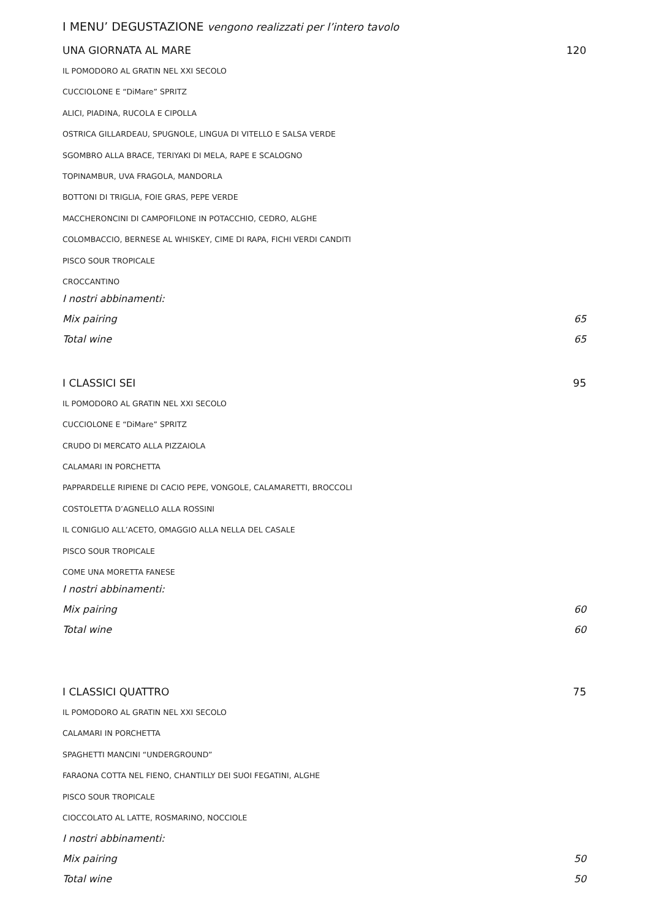I MENU’ DEGUSTAZIONE vengono realizzati per l’intero tavolo
UNA GIORNATA AL MARE 120
IL POMODORO AL GRATIN NEL XXI SECOLO
CUCCIOLONE E “DiMare” SPRITZ
ALICI, PIADINA, RUCOLA E CIPOLLA
OSTRICA GILLARDEAU, SPUGNOLE, LINGUA DI VITELLO E SALSA VERDE
SGOMBRO ALLA BRACE, TERIYAKI DI MELA, RAPE E SCALOGNO
TOPINAMBUR, UVA FRAGOLA, MANDORLA
BOTTONI DI TRIGLIA, FOIE GRAS, PEPE VERDE
MACCHERONCINI DI CAMPOFILONE IN POTACCHIO, CEDRO, ALGHE
COLOMBACCIO, BERNESE AL WHISKEY, CIME DI RAPA, FICHI VERDI CANDITI
PISCO SOUR TROPICALE
CROCCANTINO
I nostri abbinamenti:
Mix pairing 65
Total wine 65
I CLASSICI SEI 95
IL POMODORO AL GRATIN NEL XXI SECOLO
CUCCIOLONE E “DiMare” SPRITZ
CRUDO DI MERCATO ALLA PIZZAIOLA
CALAMARI IN PORCHETTA
PAPPARDELLE RIPIENE DI CACIO PEPE, VONGOLE, CALAMARETTI, BROCCOLI
COSTOLETTA D’AGNELLO ALLA ROSSINI
IL CONIGLIO ALL’ACETO, OMAGGIO ALLA NELLA DEL CASALE
PISCO SOUR TROPICALE
COME UNA MORETTA FANESE
I nostri abbinamenti:
Mix pairing 60
Total wine 60
I CLASSICI QUATTRO 75
IL POMODORO AL GRATIN NEL XXI SECOLO
CALAMARI IN PORCHETTA
SPAGHETTI MANCINI “UNDERGROUND”
FARAONA COTTA NEL FIENO, CHANTILLY DEI SUOI FEGATINI, ALGHE
PISCO SOUR TROPICALE
CIOCCOLATO AL LATTE, ROSMARINO, NOCCIOLE
I nostri abbinamenti:
Mix pairing 50
Total wine 50